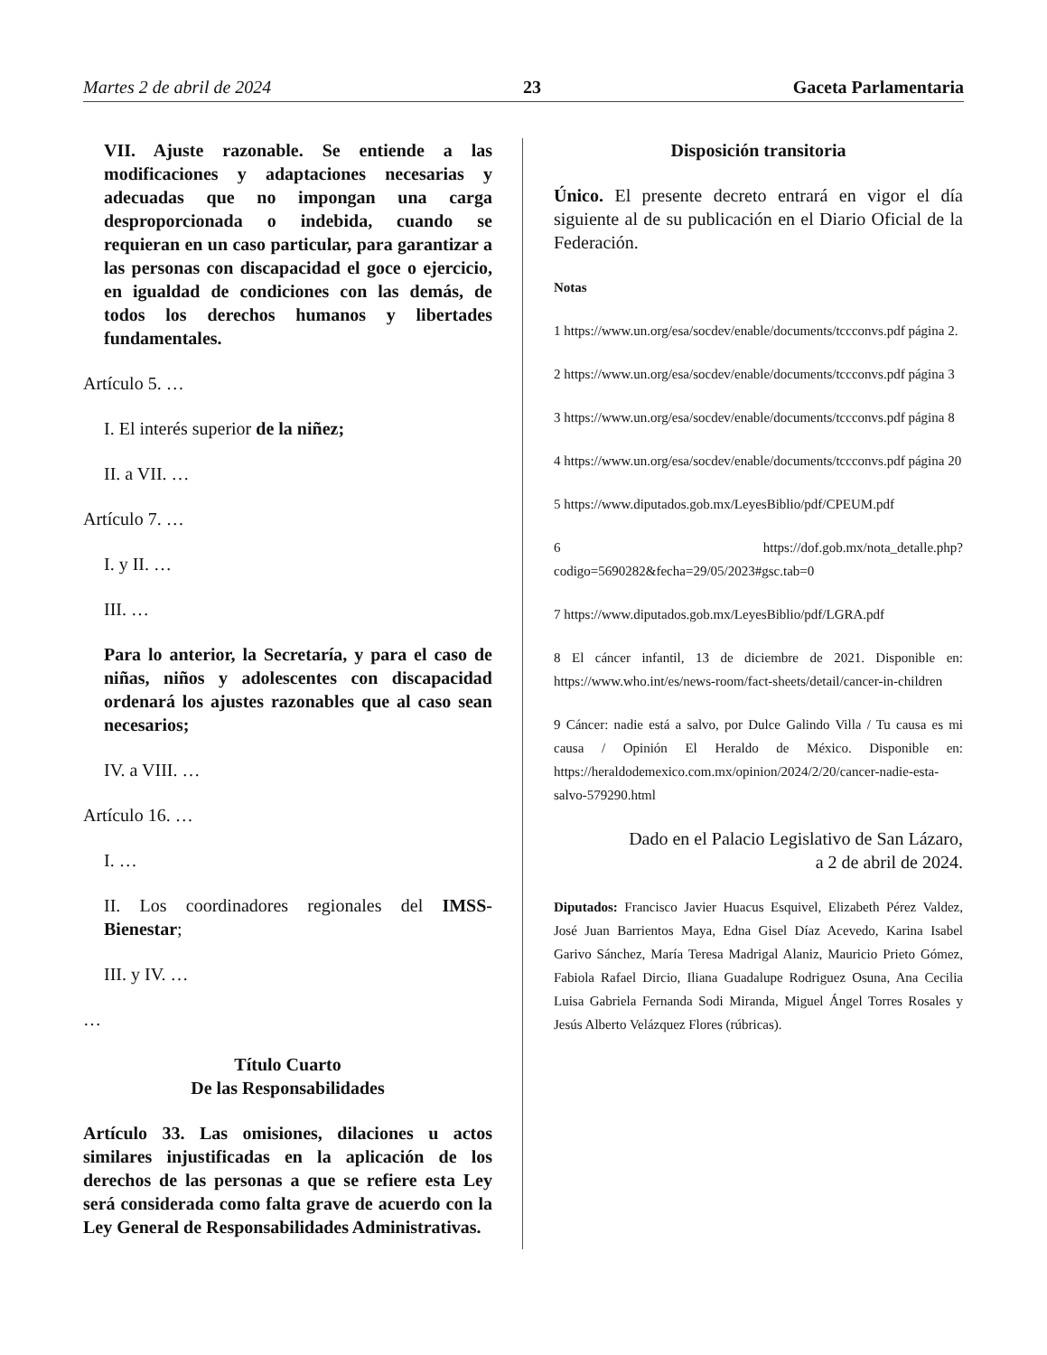Martes 2 de abril de 2024 23 Gaceta Parlamentaria
VII. Ajuste razonable. Se entiende a las modificaciones y adaptaciones necesarias y adecuadas que no impongan una carga desproporcionada o indebida, cuando se requieran en un caso particular, para garantizar a las personas con discapacidad el goce o ejercicio, en igualdad de condiciones con las demás, de todos los derechos humanos y libertades fundamentales.
Artículo 5. …
I. El interés superior de la niñez;
II. a VII. …
Artículo 7. …
I. y II. …
III. …
Para lo anterior, la Secretaría, y para el caso de niñas, niños y adolescentes con discapacidad ordenará los ajustes razonables que al caso sean necesarios;
IV. a VIII. …
Artículo 16. …
I. …
II. Los coordinadores regionales del IMSS-Bienestar;
III. y IV. …
…
Título Cuarto
De las Responsabilidades
Artículo 33. Las omisiones, dilaciones u actos similares injustificadas en la aplicación de los derechos de las personas a que se refiere esta Ley será considerada como falta grave de acuerdo con la Ley General de Responsabilidades Administrativas.
Disposición transitoria
Único. El presente decreto entrará en vigor el día siguiente al de su publicación en el Diario Oficial de la Federación.
Notas
1 https://www.un.org/esa/socdev/enable/documents/tccconvs.pdf página 2.
2 https://www.un.org/esa/socdev/enable/documents/tccconvs.pdf página 3
3 https://www.un.org/esa/socdev/enable/documents/tccconvs.pdf página 8
4 https://www.un.org/esa/socdev/enable/documents/tccconvs.pdf página 20
5 https://www.diputados.gob.mx/LeyesBiblio/pdf/CPEUM.pdf
6 https://dof.gob.mx/nota_detalle.php?codigo=5690282&fecha=29/05/2023#gsc.tab=0
7 https://www.diputados.gob.mx/LeyesBiblio/pdf/LGRA.pdf
8 El cáncer infantil, 13 de diciembre de 2021. Disponible en: https://www.who.int/es/news-room/fact-sheets/detail/cancer-in-children
9 Cáncer: nadie está a salvo, por Dulce Galindo Villa / Tu causa es mi causa / Opinión El Heraldo de México. Disponible en: https://heraldodemexico.com.mx/opinion/2024/2/20/cancer-nadie-esta-salvo-579290.html
Dado en el Palacio Legislativo de San Lázaro,
a 2 de abril de 2024.
Diputados: Francisco Javier Huacus Esquivel, Elizabeth Pérez Valdez, José Juan Barrientos Maya, Edna Gisel Díaz Acevedo, Karina Isabel Garivo Sánchez, María Teresa Madrigal Alaniz, Mauricio Prieto Gómez, Fabiola Rafael Dircio, Iliana Guadalupe Rodriguez Osuna, Ana Cecilia Luisa Gabriela Fernanda Sodi Miranda, Miguel Ángel Torres Rosales y Jesús Alberto Velázquez Flores (rúbricas).